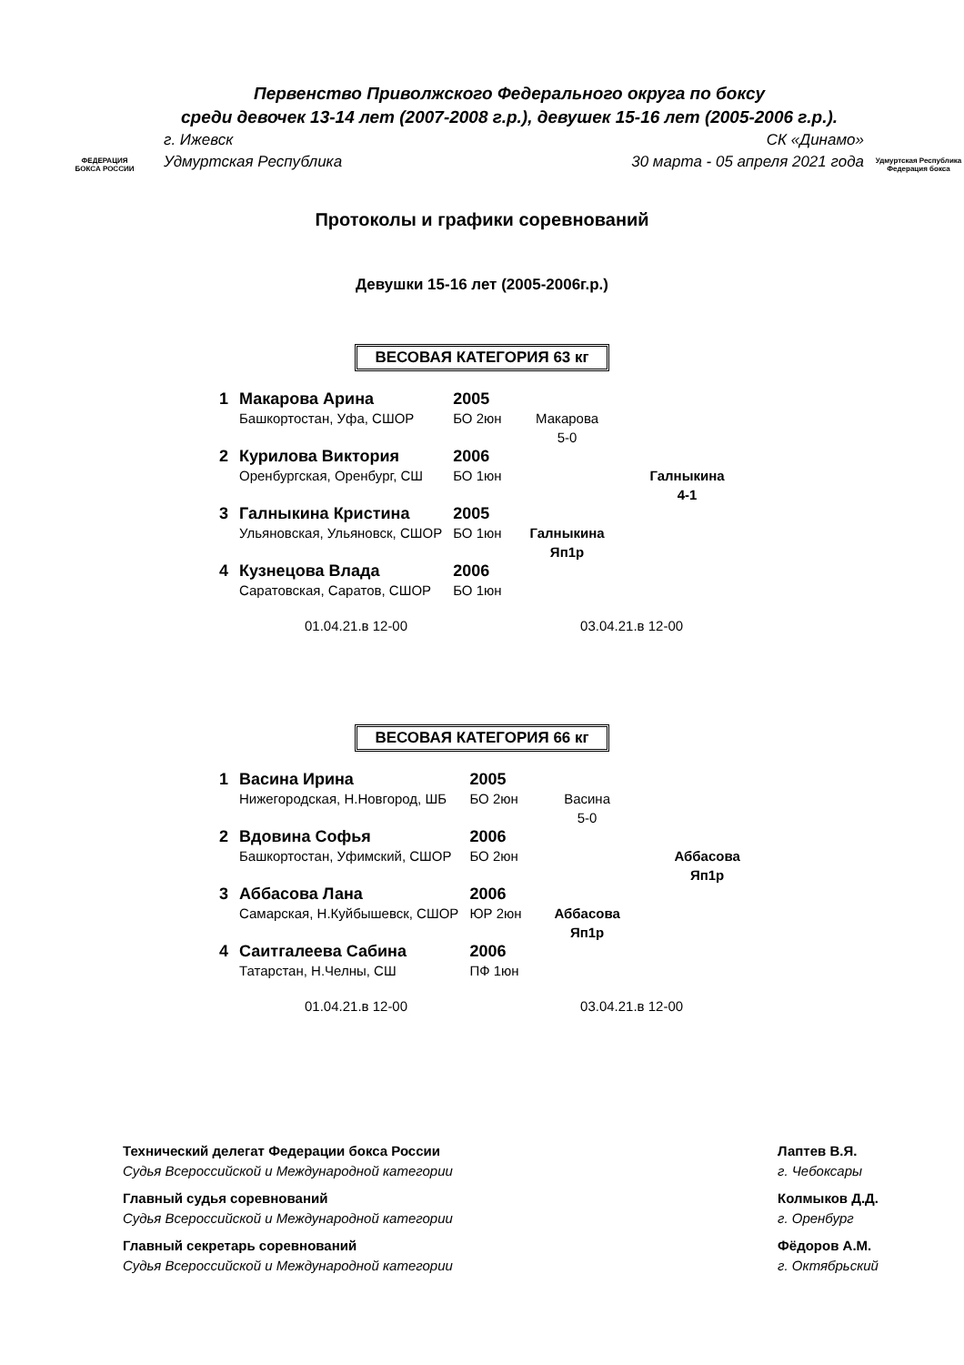ФЕДЕРАЦИЯ
БОКСА РОССИИ
Первенство Приволжского Федерального округа по боксу
среди девочек 13-14 лет (2007-2008 г.р.), девушек 15-16 лет (2005-2006 г.р.).
г. Ижевск СК «Динамо»
Удмуртская Республика 30 марта - 05 апреля 2021 года
Удмуртская Республика Федерация бокса
Протоколы и графики соревнований
Девушки 15-16 лет (2005-2006г.р.)
ВЕСОВАЯ КАТЕГОРИЯ 63 кг
| 1 | Макарова Арина | 2005 | | |
| | Башкортостан, Уфа, СШОР | БО 2юн | Макарова 5-0 | |
| 2 | Курилова Виктория | 2006 | | |
| | Оренбургская, Оренбург, СШ | БО 1юн | | Галныкина 4-1 |
| 3 | Галныкина Кристина | 2005 | | |
| | Ульяновская, Ульяновск, СШОР | БО 1юн | Галныкина Яп1р | |
| 4 | Кузнецова Влада | 2006 | | |
| | Саратовская, Саратов, СШОР | БО 1юн | | |
01.04.21.в 12-00 03.04.21.в 12-00
ВЕСОВАЯ КАТЕГОРИЯ 66 кг
| 1 | Васина Ирина | 2005 | | |
| | Нижегородская, Н.Новгород, ШБ | БО 2юн | Васина 5-0 | |
| 2 | Вдовина Софья | 2006 | | |
| | Башкортостан, Уфимский, СШОР | БО 2юн | | Аббасова Яп1р |
| 3 | Аббасова Лана | 2006 | | |
| | Самарская, Н.Куйбышевск, СШОР | ЮР 2юн | Аббасова Яп1р | |
| 4 | Саитгалеева Сабина | 2006 | | |
| | Татарстан, Н.Челны, СШ | ПФ 1юн | | |
01.04.21.в 12-00 03.04.21.в 12-00
Технический делегат Федерации бокса России
Судья Всероссийской и Международной категории
Главный судья соревнований
Судья Всероссийской и Международной категории
Главный секретарь соревнований
Судья Всероссийской и Международной категории
Лаптев В.Я.
г. Чебоксары
Колмыков Д.Д.
г. Оренбург
Фёдоров А.М.
г. Октябрьский